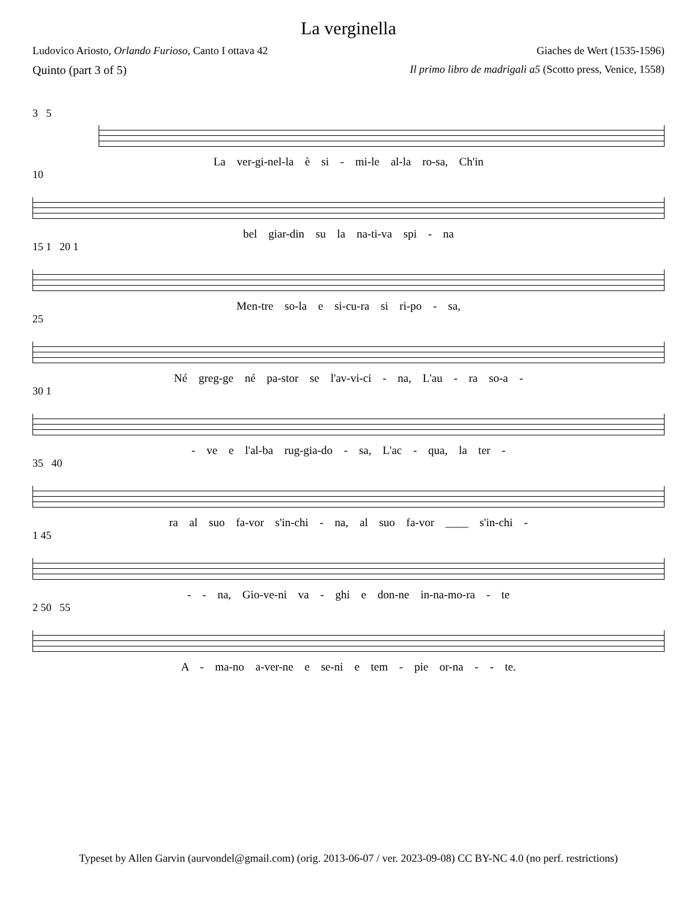La verginella
Ludovico Ariosto, Orlando Furioso, Canto I ottava 42 Giaches de Wert (1535-1596)
Quinto (part 3 of 5) Il primo libro de madrigali a5 (Scotto press, Venice, 1558)
3 5
La ver-gi-nel-la è si - mi-le al-la ro-sa, Ch'in
10
bel giar-din su la na-ti-va spi - na
15 1 20 1
Men-tre so-la e si-cu-ra si ri-po - sa,
25
Né greg-ge né pa-stor se l'av-vi-ci - na, L'au - ra so-a -
30 1
- ve e l'al-ba rug-gia-do - sa, L'ac - qua, la ter -
35 40
ra al suo fa-vor s'in-chi - na, al suo fa-vor ____ s'in-chi -
1 45
- - na, Gio-ve-ni va - ghi e don-ne in-na-mo-ra - te
2 50 55
A - ma-no a-ver-ne e se-ni e tem - pie or-na - - te.
Typeset by Allen Garvin (aurvondel@gmail.com) (orig. 2013-06-07 / ver. 2023-09-08) CC BY-NC 4.0 (no perf. restrictions)